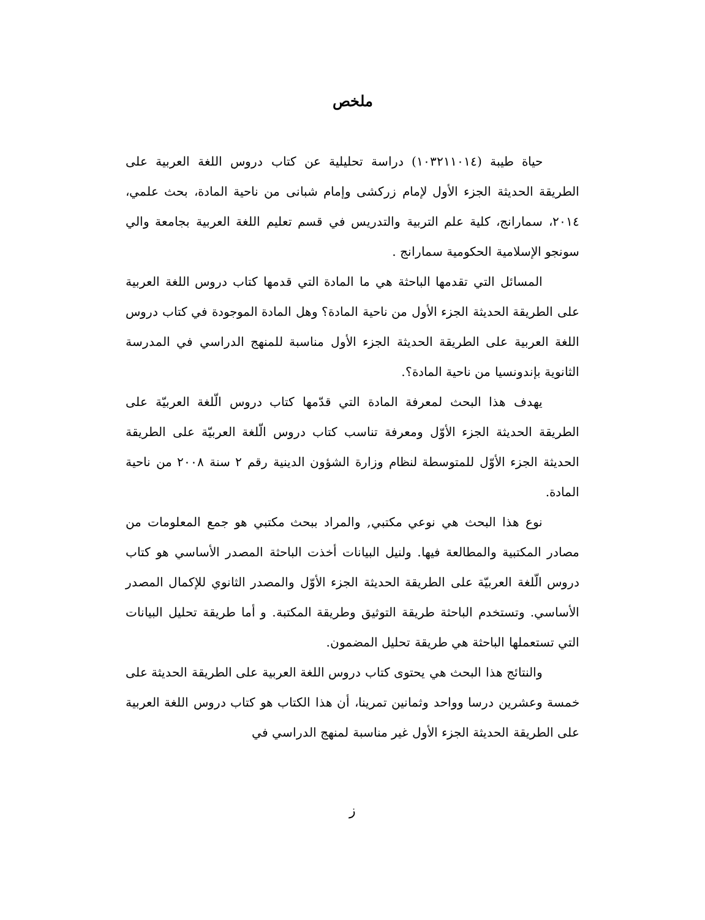ملخص
حياة طيبة (١٠٣٢١١٠١٤) دراسة تحليلية عن كتاب دروس اللغة العربية على الطريقة الحديثة الجزء الأول لإمام زركشى وإمام شبانى من ناحية المادة، بحث علمي، ٢٠١٤، سمارانج، كلية علم التربية والتدريس في قسم تعليم اللغة العربية بجامعة والي سونجو الإسلامية الحكومية سمارانج .
المسائل التي تقدمها الباحثة هي ما المادة التي قدمها كتاب دروس اللغة العربية على الطريقة الحديثة الجزء الأول من ناحية المادة؟ وهل المادة الموجودة في كتاب دروس اللغة العربية على الطريقة الحديثة الجزء الأول مناسبة للمنهج الدراسي في المدرسة الثانوية بإندونسيا من ناحية المادة؟.
يهدف هذا البحث لمعرفة المادة التي قدّمها كتاب دروس الّلغة العربيّة على الطريقة الحديثة الجزء الأوّل ومعرفة تناسب كتاب دروس الّلغة العربيّة على الطريقة الحديثة الجزء الأوّل للمتوسطة لنظام وزارة الشؤون الدينية رقم ٢ سنة ٢٠٠٨ من ناحية المادة.
نوع هذا البحث هي نوعي مكتبي, والمراد ببحث مكتبي هو جمع المعلومات من مصادر المكتبية والمطالعة فيها. ولنيل البيانات أخذت الباحثة المصدر الأساسي هو كتاب دروس الّلغة العربيّة على الطريقة الحديثة الجزء الأوّل والمصدر الثانوي للإكمال المصدر الأساسي. وتستخدم الباحثة طريقة التوثيق وطريقة المكتبة. و أما طريقة تحليل البيانات التي تستعملها الباحثة هي طريقة تحليل المضمون.
والنتائج هذا البحث هي يحتوى كتاب دروس اللغة العربية على الطريقة الحديثة على خمسة وعشرين درسا وواحد وثمانين تمرينا، أن هذا الكتاب هو كتاب دروس اللغة العربية على الطريقة الحديثة الجزء الأول غير مناسبة لمنهج الدراسي في
ز